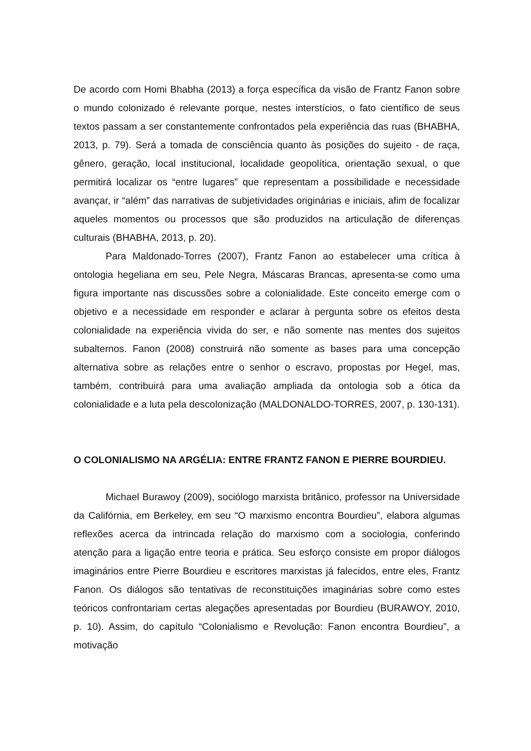De acordo com Homi Bhabha (2013) a força específica da visão de Frantz Fanon sobre o mundo colonizado é relevante porque, nestes interstícios, o fato científico de seus textos passam a ser constantemente confrontados pela experiência das ruas (BHABHA, 2013, p. 79). Será a tomada de consciência quanto às posições do sujeito - de raça, gênero, geração, local institucional, localidade geopolítica, orientação sexual, o que permitirá localizar os “entre lugares” que representam a possibilidade e necessidade avançar, ir “além” das narrativas de subjetividades originárias e iniciais, afim de focalizar aqueles momentos ou processos que são produzidos na articulação de diferenças culturais (BHABHA, 2013, p. 20).
Para Maldonado-Torres (2007), Frantz Fanon ao estabelecer uma crítica à ontologia hegeliana em seu, Pele Negra, Máscaras Brancas, apresenta-se como uma figura importante nas discussões sobre a colonialidade. Este conceito emerge com o objetivo e a necessidade em responder e aclarar à pergunta sobre os efeitos desta colonialidade na experiência vivida do ser, e não somente nas mentes dos sujeitos subalternos. Fanon (2008) construirá não somente as bases para uma concepção alternativa sobre as relações entre o senhor o escravo, propostas por Hegel, mas, também, contribuirá para uma avaliação ampliada da ontologia sob a ótica da colonialidade e a luta pela descolonização (MALDONALDO-TORRES, 2007, p. 130-131).
O COLONIALISMO NA ARGÉLIA: ENTRE FRANTZ FANON E PIERRE BOURDIEU.
Michael Burawoy (2009), sociólogo marxista britânico, professor na Universidade da Califórnia, em Berkeley, em seu “O marxismo encontra Bourdieu”, elabora algumas reflexões acerca da intrincada relação do marxismo com a sociologia, conferindo atenção para a ligação entre teoria e prática. Seu esforço consiste em propor diálogos imaginários entre Pierre Bourdieu e escritores marxistas já falecidos, entre eles, Frantz Fanon. Os diálogos são tentativas de reconstituições imaginárias sobre como estes teóricos confrontariam certas alegações apresentadas por Bourdieu (BURAWOY, 2010, p. 10). Assim, do capítulo “Colonialismo e Revolução: Fanon encontra Bourdieu”, a motivação